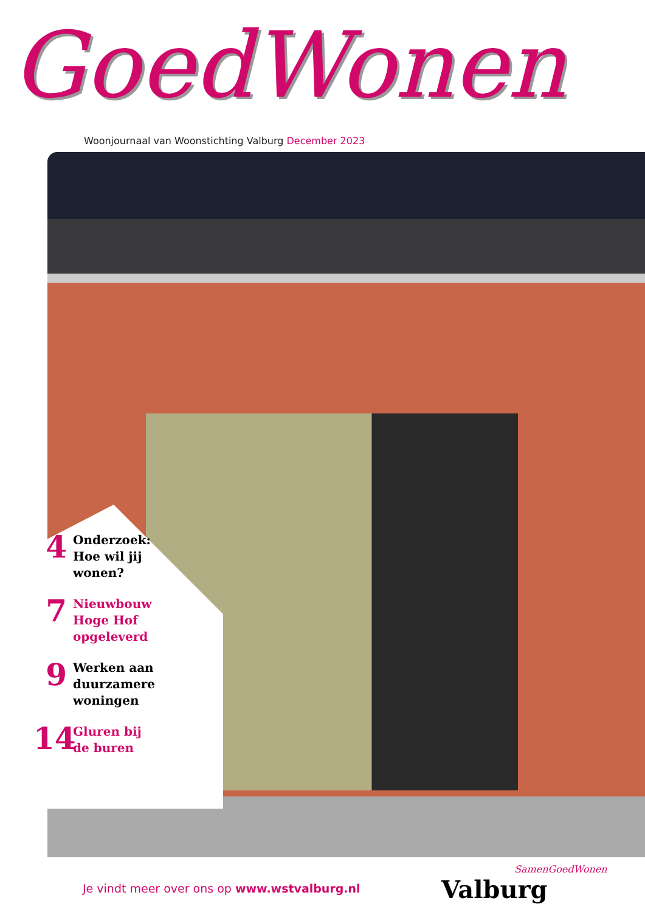GoedWonen
Woonjournaal van Woonstichting Valburg December 2023
4
Onderzoek:
Hoe wil jij
wonen?
7
Nieuwbouw
Hoge Hof
opgeleverd
9
Werken aan
duurzamere
woningen
14
Gluren bij
de buren
Je vindt meer over ons op www.wstvalburg.nl
SamenGoedWonen
Valburg